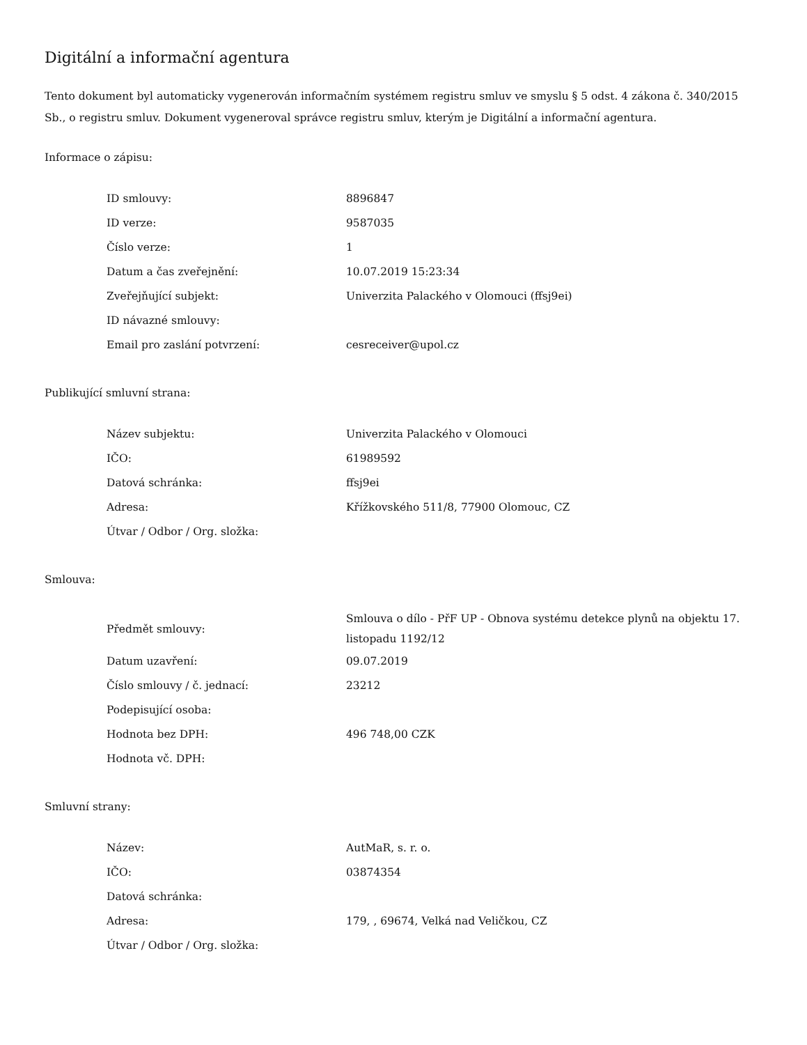Digitální a informační agentura
Tento dokument byl automaticky vygenerován informačním systémem registru smluv ve smyslu § 5 odst. 4 zákona č. 340/2015 Sb., o registru smluv. Dokument vygeneroval správce registru smluv, kterým je Digitální a informační agentura.
Informace o zápisu:
| ID smlouvy: | 8896847 |
| ID verze: | 9587035 |
| Číslo verze: | 1 |
| Datum a čas zveřejnění: | 10.07.2019 15:23:34 |
| Zveřejňující subjekt: | Univerzita Palackého v Olomouci (ffsj9ei) |
| ID návazné smlouvy: | |
| Email pro zaslání potvrzení: | cesreceiver@upol.cz |
Publikující smluvní strana:
| Název subjektu: | Univerzita Palackého v Olomouci |
| IČO: | 61989592 |
| Datová schránka: | ffsj9ei |
| Adresa: | Křížkovského 511/8, 77900 Olomouc, CZ |
| Útvar / Odbor / Org. složka: | |
Smlouva:
| Předmět smlouvy: | Smlouva o dílo - PřF UP - Obnova systému detekce plynů na objektu 17. listopadu 1192/12 |
| Datum uzavření: | 09.07.2019 |
| Číslo smlouvy / č. jednací: | 23212 |
| Podepisující osoba: | |
| Hodnota bez DPH: | 496 748,00 CZK |
| Hodnota vč. DPH: | |
Smluvní strany:
| Název: | AutMaR, s. r. o. |
| IČO: | 03874354 |
| Datová schránka: | |
| Adresa: | 179, , 69674, Velká nad Veličkou, CZ |
| Útvar / Odbor / Org. složka: | |